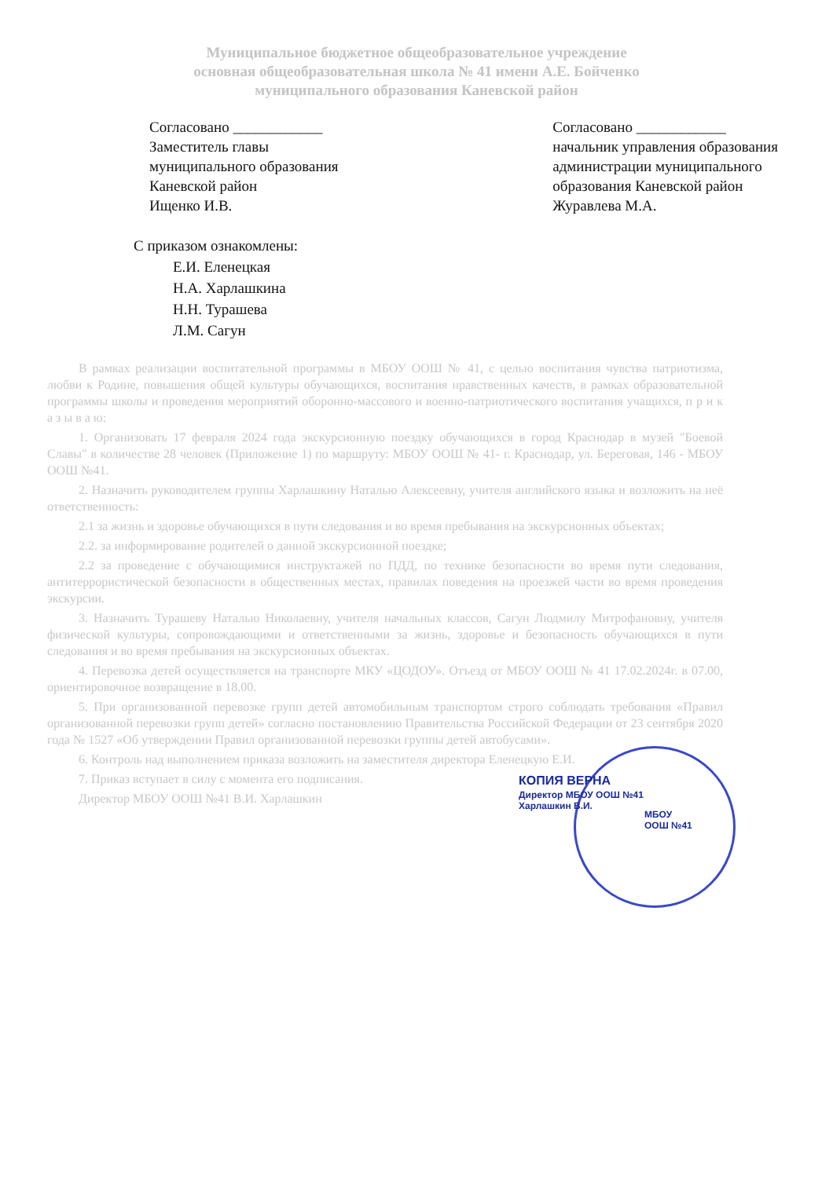Муниципальное бюджетное общеобразовательное учреждение
основная общеобразовательная школа № 41 имени А.Е. Бойченко
муниципального образования Каневской район
Согласовано ____________
Заместитель главы
муниципального образования
Каневской район
Ищенко И.В.
Согласовано ____________
начальник управления образования
администрации муниципального
образования Каневской район
Журавлева М.А.
С приказом ознакомлены:
Е.И. Еленецкая
Н.А. Харлашкина
Н.Н. Турашева
Л.М. Сагун
В рамках реализации воспитательной программы в МБОУ ООШ № 41, с целью воспитания чувства патриотизма, любви к Родине, повышения общей культуры обучающихся, воспитания нравственных качеств, в рамках образовательной программы школы и проведения мероприятий оборонно-массового и военно-патриотического воспитания учащихся, п р и к а з ы в а ю:
1. Организовать 17 февраля 2024 года экскурсионную поездку обучающихся в город Краснодар в музей "Боевой Славы" в количестве 28 человек (Приложение 1) по маршруту: МБОУ ООШ № 41- г. Краснодар, ул. Береговая, 146 - МБОУ ООШ №41.
2. Назначить руководителем группы Харлашкину Наталью Алексеевну, учителя английского языка и возложить на неё ответственность:
2.1 за жизнь и здоровье обучающихся в пути следования и во время пребывания на экскурсионных объектах;
2.2. за информирование родителей о данной экскурсионной поездке;
2.2 за проведение с обучающимися инструктажей по ПДД, по технике безопасности во время пути следования, антитеррористической безопасности в общественных местах, правилах поведения на проезжей части во время проведения экскурсии.
3. Назначить Турашеву Наталью Николаевну, учителя начальных классов, Сагун Людмилу Митрофановну, учителя физической культуры, сопровождающими и ответственными за жизнь, здоровье и безопасность обучающихся в пути следования и во время пребывания на экскурсионных объектах.
4. Перевозка детей осуществляется на транспорте МКУ «ЦОДОУ». Отъезд от МБОУ ООШ № 41 17.02.2024г. в 07.00, ориентировочное возвращение в 18.00.
5. При организованной перевозке групп детей автомобильным транспортом строго соблюдать требования «Правил организованной перевозки групп детей» согласно постановлению Правительства Российской Федерации от 23 сентября 2020 года № 1527 «Об утверждении Правил организованной перевозки группы детей автобусами».
6. Контроль над выполнением приказа возложить на заместителя директора Еленецкую Е.И.
7. Приказ вступает в силу с момента его подписания.
Директор МБОУ ООШ №41 В.И. Харлашкин
КОПИЯ ВЕРНА
Директор МБОУ ООШ №41
Харлашкин В.И.
МБОУ
ООШ №41